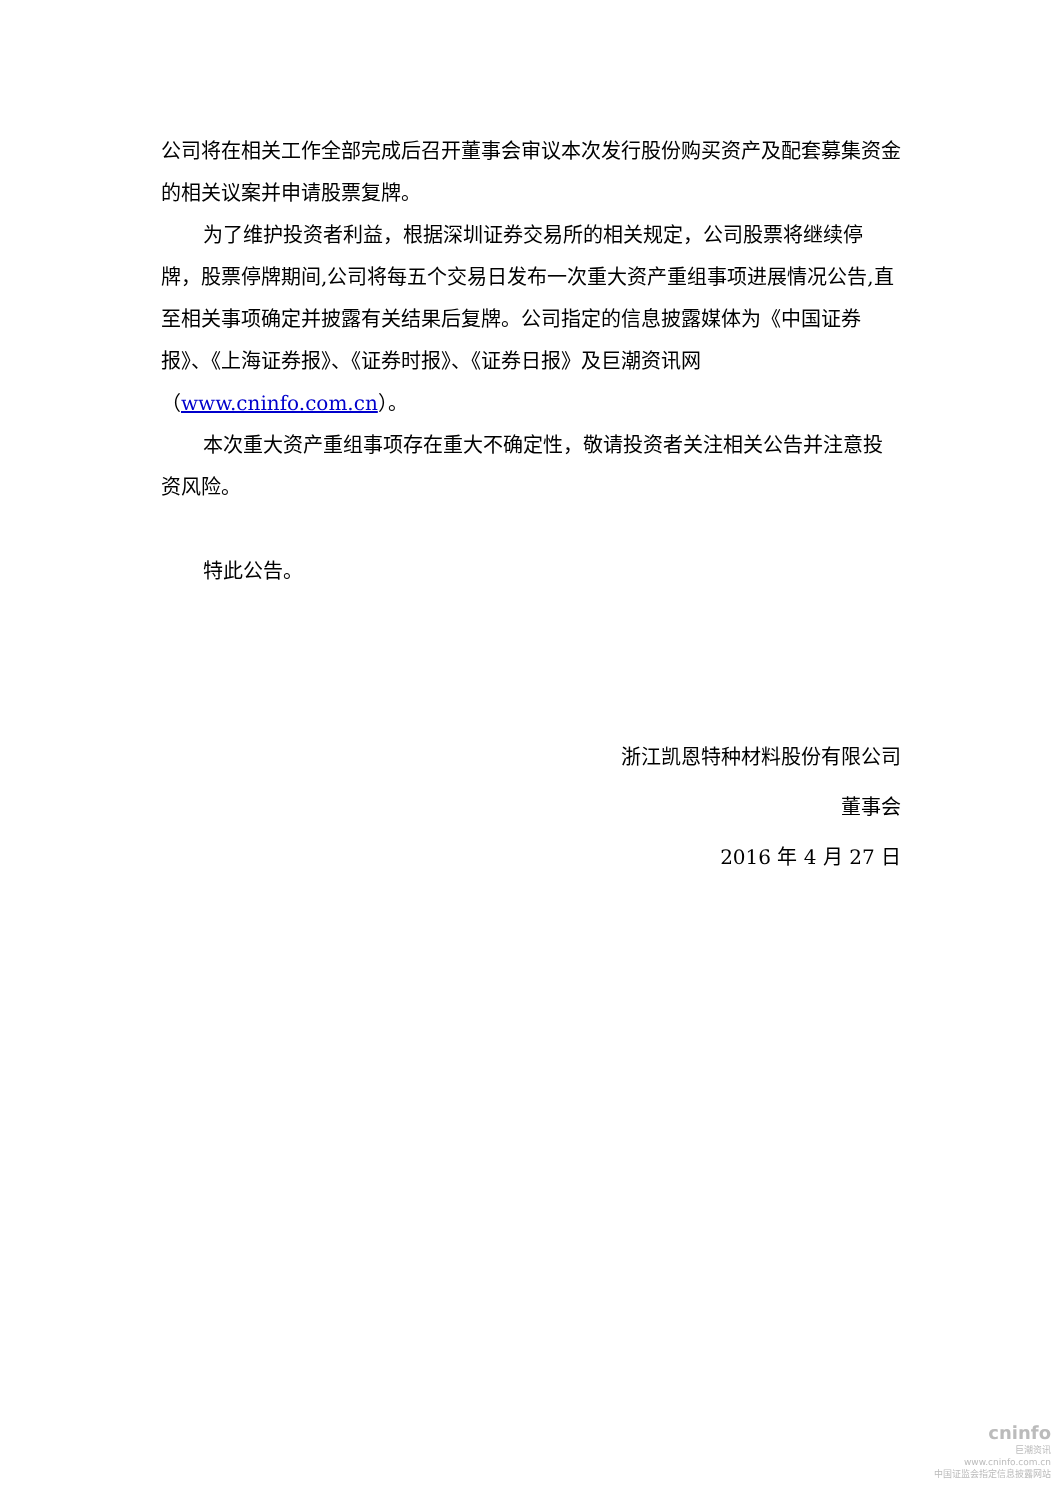公司将在相关工作全部完成后召开董事会审议本次发行股份购买资产及配套募集资金的相关议案并申请股票复牌。
为了维护投资者利益，根据深圳证券交易所的相关规定，公司股票将继续停牌，股票停牌期间,公司将每五个交易日发布一次重大资产重组事项进展情况公告,直至相关事项确定并披露有关结果后复牌。公司指定的信息披露媒体为《中国证券报》、《上海证券报》、《证券时报》、《证券日报》及巨潮资讯网（www.cninfo.com.cn）。
本次重大资产重组事项存在重大不确定性，敬请投资者关注相关公告并注意投资风险。
特此公告。
浙江凯恩特种材料股份有限公司
董事会
2016 年 4 月 27 日
cninfo
巨潮资讯
www.cninfo.com.cn
中国证监会指定信息披露网站